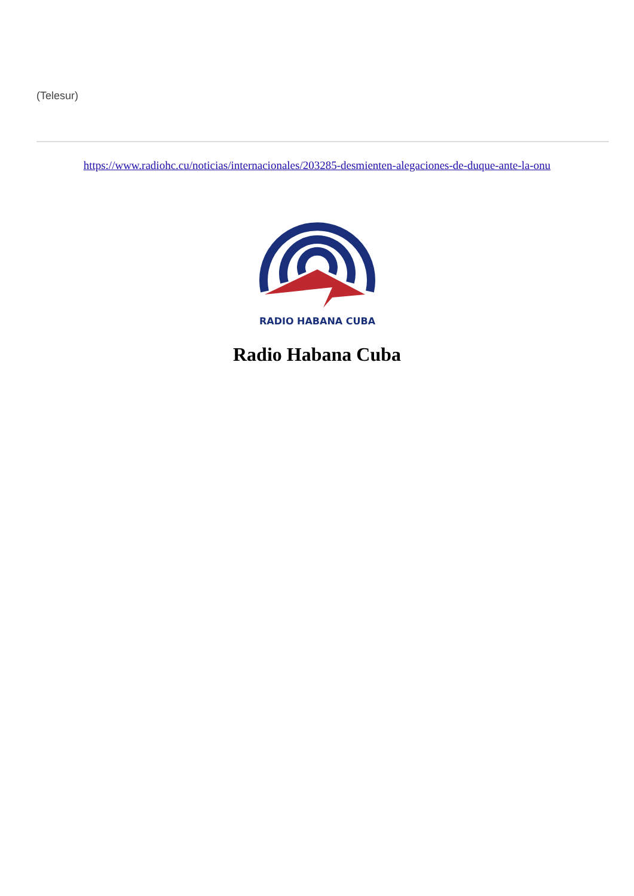(Telesur)
https://www.radiohc.cu/noticias/internacionales/203285-desmienten-alegaciones-de-duque-ante-la-onu
RADIO HABANA CUBA
Radio Habana Cuba